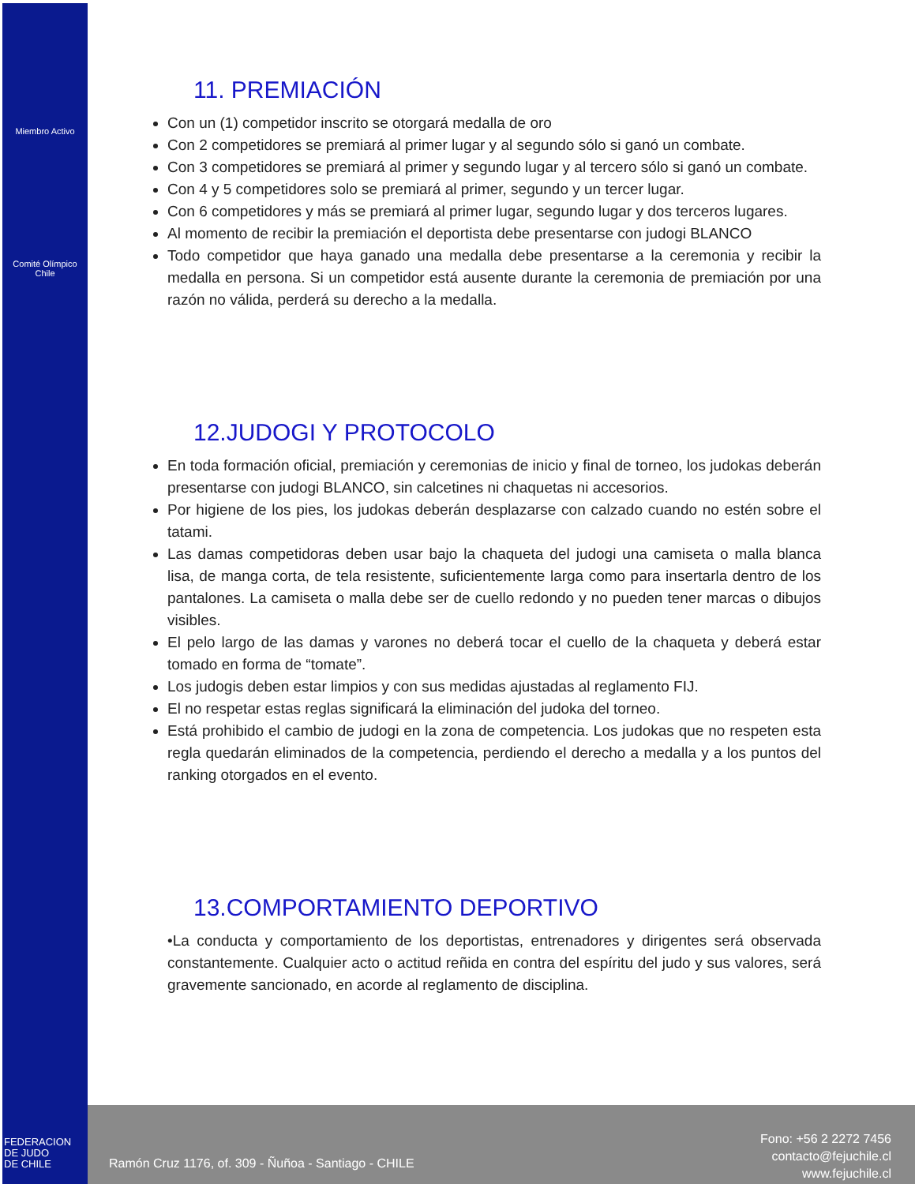Miembro Activo
Comité Olímpico
Chile
11. PREMIACIÓN
Con un (1) competidor inscrito se otorgará medalla de oro
Con 2 competidores se premiará al primer lugar y al segundo sólo si ganó un combate.
Con 3 competidores se premiará al primer y segundo lugar y al tercero sólo si ganó un combate.
Con 4 y 5 competidores solo se premiará al primer, segundo y un tercer lugar.
Con 6 competidores y más se premiará al primer lugar, segundo lugar y dos terceros lugares.
Al momento de recibir la premiación el deportista debe presentarse con judogi BLANCO
Todo competidor que haya ganado una medalla debe presentarse a la ceremonia y recibir la medalla en persona. Si un competidor está ausente durante la ceremonia de premiación por una razón no válida, perderá su derecho a la medalla.
12.JUDOGI Y PROTOCOLO
En toda formación oficial, premiación y ceremonias de inicio y final de torneo, los judokas deberán presentarse con judogi BLANCO, sin calcetines ni chaquetas ni accesorios.
Por higiene de los pies, los judokas deberán desplazarse con calzado cuando no estén sobre el tatami.
Las damas competidoras deben usar bajo la chaqueta del judogi una camiseta o malla blanca lisa, de manga corta, de tela resistente, suficientemente larga como para insertarla dentro de los pantalones. La camiseta o malla debe ser de cuello redondo y no pueden tener marcas o dibujos visibles.
El pelo largo de las damas y varones no deberá tocar el cuello de la chaqueta y deberá estar tomado en forma de “tomate”.
Los judogis deben estar limpios y con sus medidas ajustadas al reglamento FIJ.
El no respetar estas reglas significará la eliminación del judoka del torneo.
Está prohibido el cambio de judogi en la zona de competencia. Los judokas que no respeten esta regla quedarán eliminados de la competencia, perdiendo el derecho a medalla y a los puntos del ranking otorgados en el evento.
13.COMPORTAMIENTO DEPORTIVO
•La conducta y comportamiento de los deportistas, entrenadores y dirigentes será observada constantemente. Cualquier acto o actitud reñida en contra del espíritu del judo y sus valores, será gravemente sancionado, en acorde al reglamento de disciplina.
FEDERACION
DE JUDO
DE CHILE
Ramón Cruz 1176, of. 309 - Ñuñoa - Santiago - CHILE
Fono: +56 2 2272 7456
contacto@fejuchile.cl
www.fejuchile.cl